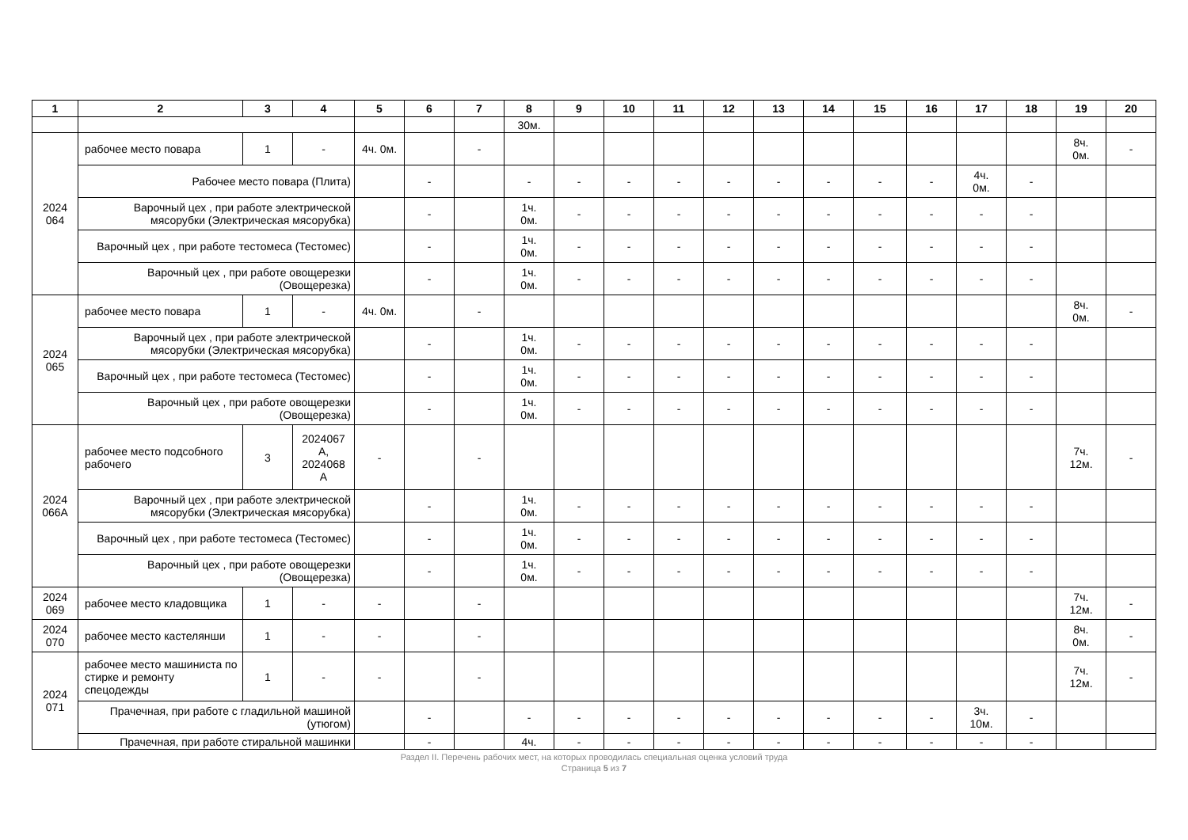| 1 | 2 | 3 | 4 | 5 | 6 | 7 | 8 | 9 | 10 | 11 | 12 | 13 | 14 | 15 | 16 | 17 | 18 | 19 | 20 |
| --- | --- | --- | --- | --- | --- | --- | --- | --- | --- | --- | --- | --- | --- | --- | --- | --- | --- | --- | --- |
| | | | | | | | 30м. | | | | | | | | | | | | |
| 2024 064 | рабочее место повара | 1 | - | 4ч. 0м. | | - | | | | | | | | | | | | 8ч. 0м. | - |
| | Рабочее место повара (Плита) | | | | - | | - | - | - | - | - | - | - | - | - | 4ч. 0м. | - | | |
| | Варочный цех , при работе электрической мясорубки (Электрическая мясорубка) | | | | - | | 1ч. 0м. | - | - | - | - | - | - | - | - | - | - | | |
| | Варочный цех , при работе тестомеса (Тестомес) | | | | - | | 1ч. 0м. | - | - | - | - | - | - | - | - | - | - | | |
| | Варочный цех , при работе овощерезки (Овощерезка) | | | | - | | 1ч. 0м. | - | - | - | - | - | - | - | - | - | - | | |
| 2024 065 | рабочее место повара | 1 | - | 4ч. 0м. | | - | | | | | | | | | | | | 8ч. 0м. | - |
| | Варочный цех , при работе электрической мясорубки (Электрическая мясорубка) | | | | - | | 1ч. 0м. | - | - | - | - | - | - | - | - | - | - | | |
| | Варочный цех , при работе тестомеса (Тестомес) | | | | - | | 1ч. 0м. | - | - | - | - | - | - | - | - | - | - | | |
| | Варочный цех , при работе овощерезки (Овощерезка) | | | | - | | 1ч. 0м. | - | - | - | - | - | - | - | - | - | - | | |
| 2024 066А | рабочее место подсобного рабочего | 3 | 2024067 А, 2024068 А | - | | - | | | | | | | | | | | | 7ч. 12м. | - |
| | Варочный цех , при работе электрической мясорубки (Электрическая мясорубка) | | | | - | | 1ч. 0м. | - | - | - | - | - | - | - | - | - | - | | |
| | Варочный цех , при работе тестомеса (Тестомес) | | | | - | | 1ч. 0м. | - | - | - | - | - | - | - | - | - | - | | |
| | Варочный цех , при работе овощерезки (Овощерезка) | | | | - | | 1ч. 0м. | - | - | - | - | - | - | - | - | - | - | | |
| 2024 069 | рабочее место кладовщика | 1 | - | - | | - | | | | | | | | | | | | 7ч. 12м. | - |
| 2024 070 | рабочее место кастелянши | 1 | - | - | | - | | | | | | | | | | | | 8ч. 0м. | - |
| 2024 071 | рабочее место машиниста по стирке и ремонту спецодежды | 1 | - | - | | - | | | | | | | | | | | | 7ч. 12м. | - |
| | Прачечная, при работе с гладильной машиной (утюгом) | | | | - | | - | - | - | - | - | - | - | - | - | 3ч. 10м. | - | | |
| | Прачечная, при работе стиральной машинки | | | | - | | 4ч. | - | - | - | - | - | - | - | - | - | - | | |
Раздел II. Перечень рабочих мест, на которых проводилась специальная оценка условий труда
Страница 5 из 7